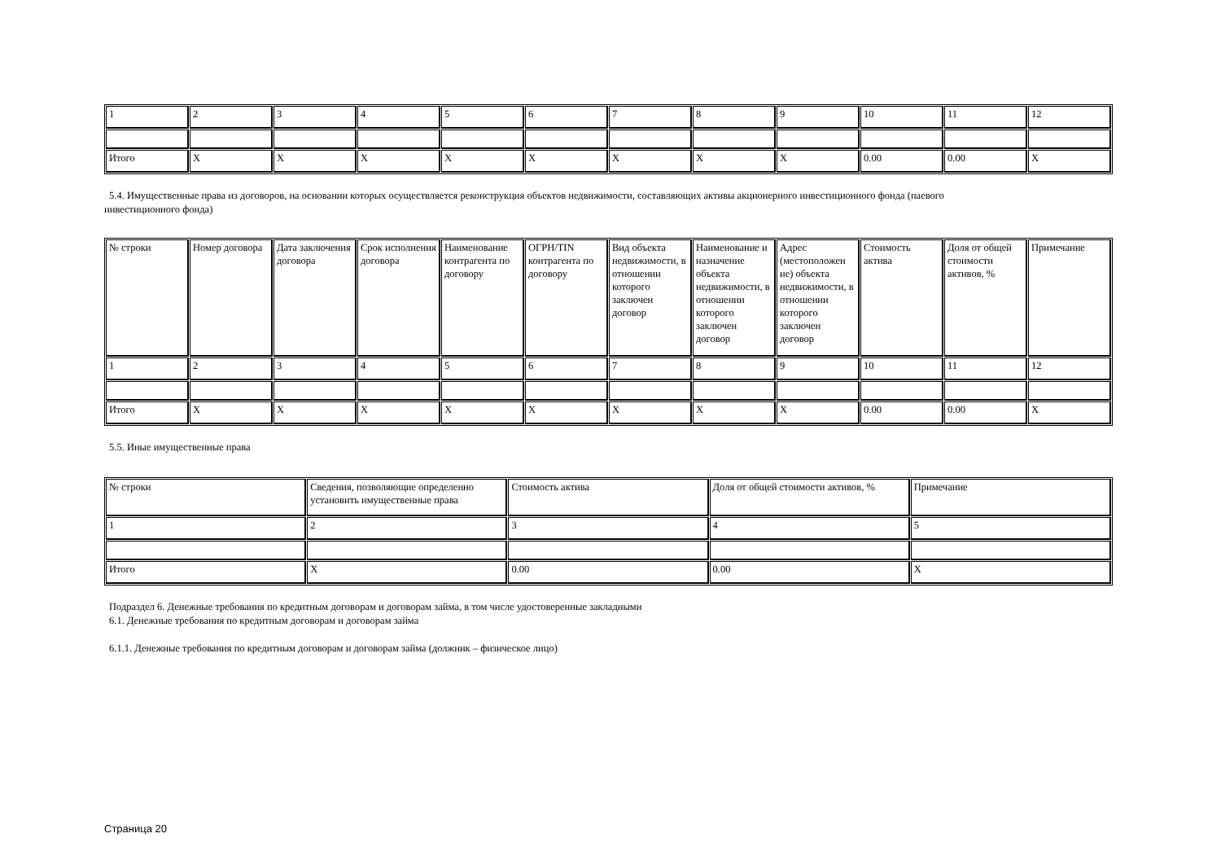| 1 | 2 | 3 | 4 | 5 | 6 | 7 | 8 | 9 | 10 | 11 | 12 |
| Итого | X | X | X | X | X | X | X | X | 0.00 | 0.00 | X |
5.4. Имущественные права из договоров, на основании которых осуществляется реконструкция объектов недвижимости, составляющих активы акционерного инвестиционного фонда (паевого
инвестиционного фонда)
| № строки | Номер договора | Дата заключения договора | Срок исполнения договора | Наименование контрагента по договору | ОГРН/TIN контрагента по договору | Вид объекта недвижимости, в отношении которого заключен договор | Наименование и назначение объекта недвижимости, в отношении которого заключен договор | Адрес (местоположен ие) объекта недвижимости, в отношении которого заключен договор | Стоимость актива | Доля от общей стоимости активов, % | Примечание |
| --- | --- | --- | --- | --- | --- | --- | --- | --- | --- | --- | --- |
| 1 | 2 | 3 | 4 | 5 | 6 | 7 | 8 | 9 | 10 | 11 | 12 |
| Итого | X | X | X | X | X | X | X | X | 0.00 | 0.00 | X |
5.5. Иные имущественные права
| № строки | Сведения, позволяющие определенно установить имущественные права | Стоимость актива | Доля от общей стоимости активов, % | Примечание |
| --- | --- | --- | --- | --- |
| 1 | 2 | 3 | 4 | 5 |
| Итого | X | 0.00 | 0.00 | X |
Подраздел 6. Денежные требования по кредитным договорам и договорам займа, в том числе удостоверенные закладными
6.1. Денежные требования по кредитным договорам и договорам займа
6.1.1. Денежные требования по кредитным договорам и договорам займа (должник – физическое лицо)
Страница 20